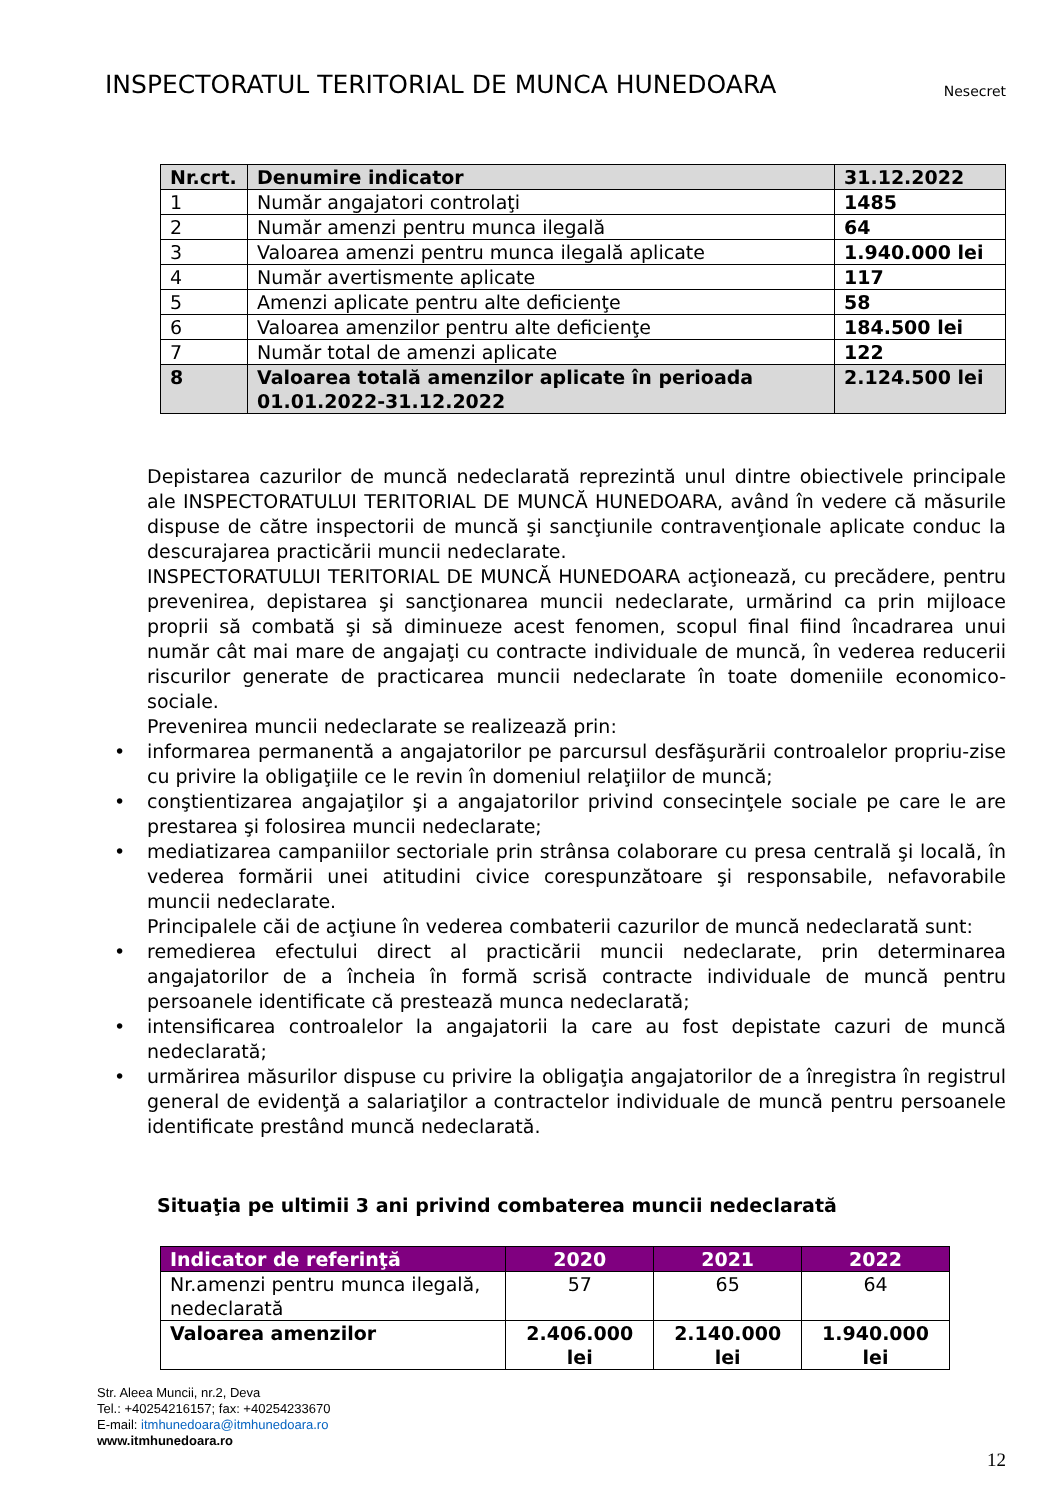INSPECTORATUL TERITORIAL DE MUNCA HUNEDOARA
Nesecret
| Nr.crt. | Denumire indicator | 31.12.2022 |
| --- | --- | --- |
| 1 | Număr angajatori controlaţi | 1485 |
| 2 | Număr amenzi pentru munca ilegală | 64 |
| 3 | Valoarea amenzi pentru munca ilegală aplicate | 1.940.000 lei |
| 4 | Număr avertismente aplicate | 117 |
| 5 | Amenzi aplicate pentru alte deficienţe | 58 |
| 6 | Valoarea amenzilor pentru alte deficienţe | 184.500 lei |
| 7 | Număr total de amenzi aplicate | 122 |
| 8 | Valoarea totală amenzilor aplicate în perioada 01.01.2022-31.12.2022 | 2.124.500 lei |
Depistarea cazurilor de muncă nedeclarată reprezintă unul dintre obiectivele principale ale INSPECTORATULUI TERITORIAL DE MUNCĂ HUNEDOARA, având în vedere că măsurile dispuse de către inspectorii de muncă şi sancţiunile contravenţionale aplicate conduc la descurajarea practicării muncii nedeclarate.
INSPECTORATULUI TERITORIAL DE MUNCĂ HUNEDOARA acţionează, cu precădere, pentru prevenirea, depistarea şi sancţionarea muncii nedeclarate, urmărind ca prin mijloace proprii să combată şi să diminueze acest fenomen, scopul final fiind încadrarea unui număr cât mai mare de angajaţi cu contracte individuale de muncă, în vederea reducerii riscurilor generate de practicarea muncii nedeclarate în toate domeniile economico-sociale.
Prevenirea muncii nedeclarate se realizează prin:
• informarea permanentă a angajatorilor pe parcursul desfăşurării controalelor propriu-zise cu privire la obligaţiile ce le revin în domeniul relaţiilor de muncă;
• conştientizarea angajaţilor şi a angajatorilor privind consecinţele sociale pe care le are prestarea şi folosirea muncii nedeclarate;
• mediatizarea campaniilor sectoriale prin strânsa colaborare cu presa centrală şi locală, în vederea formării unei atitudini civice corespunzătoare şi responsabile, nefavorabile muncii nedeclarate.
Principalele căi de acţiune în vederea combaterii cazurilor de muncă nedeclarată sunt:
• remedierea efectului direct al practicării muncii nedeclarate, prin determinarea angajatorilor de a încheia în formă scrisă contracte individuale de muncă pentru persoanele identificate că prestează munca nedeclarată;
• intensificarea controalelor la angajatorii la care au fost depistate cazuri de muncă nedeclarată;
• urmărirea măsurilor dispuse cu privire la obligaţia angajatorilor de a înregistra în registrul general de evidenţă a salariaţilor a contractelor individuale de muncă pentru persoanele identificate prestând muncă nedeclarată.
Situaţia pe ultimii 3 ani privind combaterea muncii nedeclarată
| Indicator de referinţă | 2020 | 2021 | 2022 |
| --- | --- | --- | --- |
| Nr.amenzi pentru munca ilegală, nedeclarată | 57 | 65 | 64 |
| Valoarea amenzilor | 2.406.000 lei | 2.140.000 lei | 1.940.000 lei |
Str. Aleea Muncii, nr.2, Deva
Tel.: +40254216157; fax: +40254233670
E-mail: itmhunedoara@itmhunedoara.ro
www.itmhunedoara.ro
12